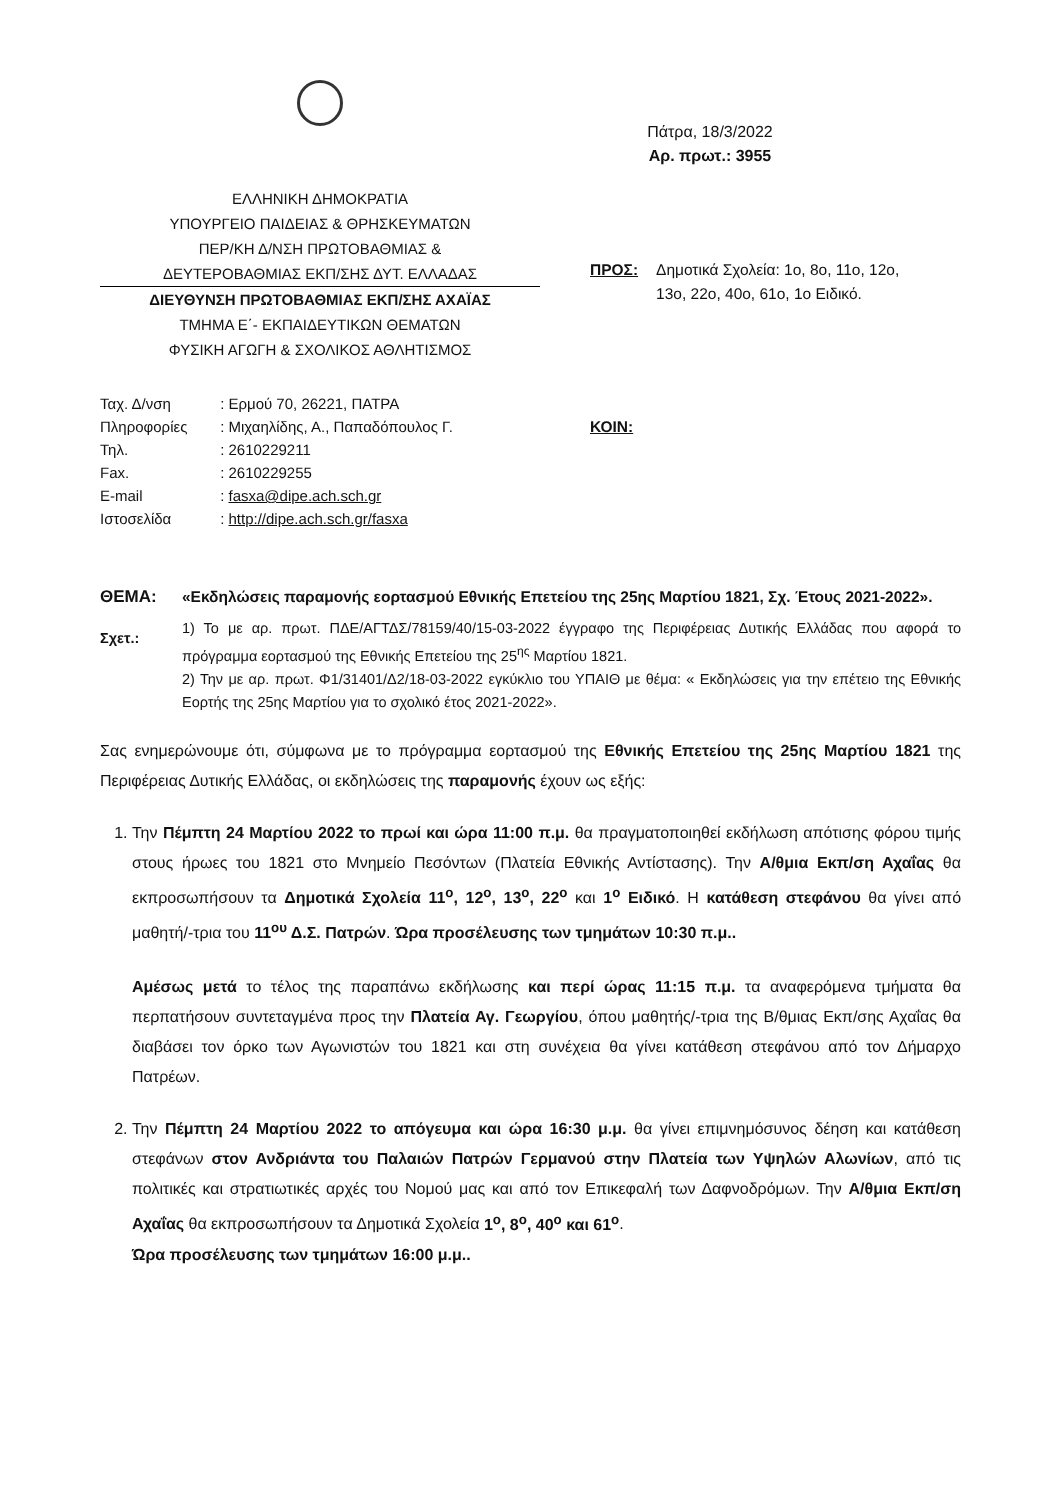ΕΛΛΗΝΙΚΗ ΔΗΜΟΚΡΑΤΙΑ
ΥΠΟΥΡΓΕΙΟ ΠΑΙΔΕΙΑΣ & ΘΡΗΣΚΕΥΜΑΤΩΝ
ΠΕΡ/ΚΗ Δ/ΝΣΗ ΠΡΩΤΟΒΑΘΜΙΑΣ &
ΔΕΥΤΕΡΟΒΑΘΜΙΑΣ ΕΚΠ/ΣΗΣ ΔΥΤ. ΕΛΛΑΔΑΣ
ΔΙΕΥΘΥΝΣΗ ΠΡΩΤΟΒΑΘΜΙΑΣ ΕΚΠ/ΣΗΣ ΑΧΑΪΑΣ
ΤΜΗΜΑ Ε΄- ΕΚΠΑΙΔΕΥΤΙΚΩΝ ΘΕΜΑΤΩΝ
ΦΥΣΙΚΗ ΑΓΩΓΗ & ΣΧΟΛΙΚΟΣ ΑΘΛΗΤΙΣΜΟΣ
Πάτρα, 18/3/2022
Αρ. πρωτ.: 3955
ΠΡΟΣ: Δημοτικά Σχολεία: 1ο, 8ο, 11ο, 12ο,
13ο, 22ο, 40ο, 61ο, 1ο Ειδικό.
| Ταχ. Δ/νση | : Ερμού 70, 26221, ΠΑΤΡΑ |
| Πληροφορίες | : Μιχαηλίδης, Α., Παπαδόπουλος Γ. |
| Τηλ. | : 2610229211 |
| Fax. | : 2610229255 |
| E-mail | : fasxa@dipe.ach.sch.gr |
| Ιστοσελίδα | : http://dipe.ach.sch.gr/fasxa |
ΚΟΙΝ:
ΘΕΜΑ: «Εκδηλώσεις παραμονής εορτασμού Εθνικής Επετείου της 25ης Μαρτίου 1821, Σχ. Έτους 2021-2022».
Σχετ.:
1) Το με αρ. πρωτ. ΠΔΕ/ΑΓΤΔΣ/78159/40/15-03-2022 έγγραφο της Περιφέρειας Δυτικής Ελλάδας που αφορά το πρόγραμμα εορτασμού της Εθνικής Επετείου της 25<sup>ης</sup> Μαρτίου 1821.
2) Την με αρ. πρωτ. Φ1/31401/Δ2/18-03-2022 εγκύκλιο του ΥΠΑΙΘ με θέμα: « Εκδηλώσεις για την επέτειο της Εθνικής Εορτής της 25ης Μαρτίου για το σχολικό έτος 2021-2022».
Σας ενημερώνουμε ότι, σύμφωνα με το πρόγραμμα εορτασμού της Εθνικής Επετείου της 25ης Μαρτίου 1821 της Περιφέρειας Δυτικής Ελλάδας, οι εκδηλώσεις της παραμονής έχουν ως εξής:
1. Την Πέμπτη 24 Μαρτίου 2022 το πρωί και ώρα 11:00 π.μ. θα πραγματοποιηθεί εκδήλωση απότισης φόρου τιμής στους ήρωες του 1821 στο Μνημείο Πεσόντων (Πλατεία Εθνικής Αντίστασης). Την Α/θμια Εκπ/ση Αχαΐας θα εκπροσωπήσουν τα Δημοτικά Σχολεία 11<sup>ο</sup>, 12<sup>ο</sup>, 13<sup>ο</sup>, 22<sup>ο</sup> και 1<sup>ο</sup> Ειδικό. Η κατάθεση στεφάνου θα γίνει από μαθητή/-τρια του 11<sup>ου</sup> Δ.Σ. Πατρών. Ώρα προσέλευσης των τμημάτων 10:30 π.μ..
Αμέσως μετά το τέλος της παραπάνω εκδήλωσης και περί ώρας 11:15 π.μ. τα αναφερόμενα τμήματα θα περπατήσουν συντεταγμένα προς την Πλατεία Αγ. Γεωργίου, όπου μαθητής/-τρια της Β/θμιας Εκπ/σης Αχαΐας θα διαβάσει τον όρκο των Αγωνιστών του 1821 και στη συνέχεια θα γίνει κατάθεση στεφάνου από τον Δήμαρχο Πατρέων.
2. Την Πέμπτη 24 Μαρτίου 2022 το απόγευμα και ώρα 16:30 μ.μ. θα γίνει επιμνημόσυνος δέηση και κατάθεση στεφάνων στον Ανδριάντα του Παλαιών Πατρών Γερμανού στην Πλατεία των Υψηλών Αλωνίων, από τις πολιτικές και στρατιωτικές αρχές του Νομού μας και από τον Επικεφαλή των Δαφνοδρόμων. Την Α/θμια Εκπ/ση Αχαΐας θα εκπροσωπήσουν τα Δημοτικά Σχολεία 1<sup>ο</sup>, 8<sup>ο</sup>, 40<sup>ο</sup> και 61<sup>ο</sup>.
Ώρα προσέλευσης των τμημάτων 16:00 μ.μ..